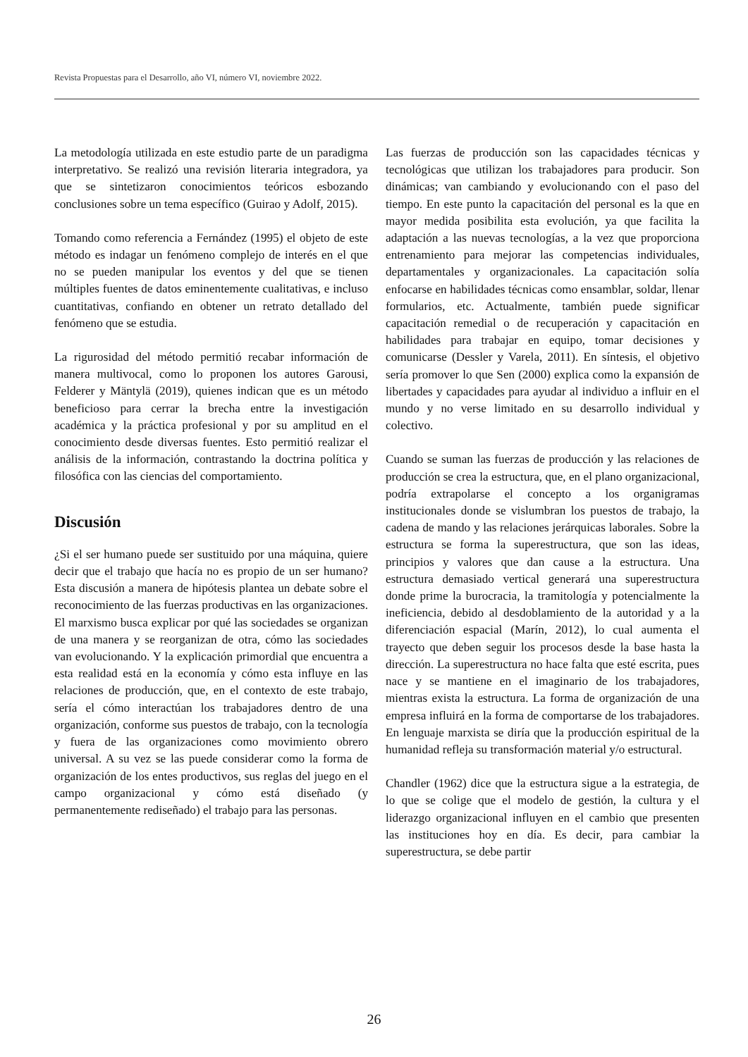Revista Propuestas para el Desarrollo, año VI, número VI, noviembre 2022.
La metodología utilizada en este estudio parte de un paradigma interpretativo. Se realizó una revisión literaria integradora, ya que se sintetizaron conocimientos teóricos esbozando conclusiones sobre un tema específico (Guirao y Adolf, 2015).
Tomando como referencia a Fernández (1995) el objeto de este método es indagar un fenómeno complejo de interés en el que no se pueden manipular los eventos y del que se tienen múltiples fuentes de datos eminentemente cualitativas, e incluso cuantitativas, confiando en obtener un retrato detallado del fenómeno que se estudia.
La rigurosidad del método permitió recabar información de manera multivocal, como lo proponen los autores Garousi, Felderer y Mäntylä (2019), quienes indican que es un método beneficioso para cerrar la brecha entre la investigación académica y la práctica profesional y por su amplitud en el conocimiento desde diversas fuentes. Esto permitió realizar el análisis de la información, contrastando la doctrina política y filosófica con las ciencias del comportamiento.
Discusión
¿Si el ser humano puede ser sustituido por una máquina, quiere decir que el trabajo que hacía no es propio de un ser humano? Esta discusión a manera de hipótesis plantea un debate sobre el reconocimiento de las fuerzas productivas en las organizaciones. El marxismo busca explicar por qué las sociedades se organizan de una manera y se reorganizan de otra, cómo las sociedades van evolucionando. Y la explicación primordial que encuentra a esta realidad está en la economía y cómo esta influye en las relaciones de producción, que, en el contexto de este trabajo, sería el cómo interactúan los trabajadores dentro de una organización, conforme sus puestos de trabajo, con la tecnología y fuera de las organizaciones como movimiento obrero universal. A su vez se las puede considerar como la forma de organización de los entes productivos, sus reglas del juego en el campo organizacional y cómo está diseñado (y permanentemente rediseñado) el trabajo para las personas.
Las fuerzas de producción son las capacidades técnicas y tecnológicas que utilizan los trabajadores para producir. Son dinámicas; van cambiando y evolucionando con el paso del tiempo. En este punto la capacitación del personal es la que en mayor medida posibilita esta evolución, ya que facilita la adaptación a las nuevas tecnologías, a la vez que proporciona entrenamiento para mejorar las competencias individuales, departamentales y organizacionales. La capacitación solía enfocarse en habilidades técnicas como ensamblar, soldar, llenar formularios, etc. Actualmente, también puede significar capacitación remedial o de recuperación y capacitación en habilidades para trabajar en equipo, tomar decisiones y comunicarse (Dessler y Varela, 2011). En síntesis, el objetivo sería promover lo que Sen (2000) explica como la expansión de libertades y capacidades para ayudar al individuo a influir en el mundo y no verse limitado en su desarrollo individual y colectivo.
Cuando se suman las fuerzas de producción y las relaciones de producción se crea la estructura, que, en el plano organizacional, podría extrapolarse el concepto a los organigramas institucionales donde se vislumbran los puestos de trabajo, la cadena de mando y las relaciones jerárquicas laborales. Sobre la estructura se forma la superestructura, que son las ideas, principios y valores que dan cause a la estructura. Una estructura demasiado vertical generará una superestructura donde prime la burocracia, la tramitología y potencialmente la ineficiencia, debido al desdoblamiento de la autoridad y a la diferenciación espacial (Marín, 2012), lo cual aumenta el trayecto que deben seguir los procesos desde la base hasta la dirección. La superestructura no hace falta que esté escrita, pues nace y se mantiene en el imaginario de los trabajadores, mientras exista la estructura. La forma de organización de una empresa influirá en la forma de comportarse de los trabajadores. En lenguaje marxista se diría que la producción espiritual de la humanidad refleja su transformación material y/o estructural.
Chandler (1962) dice que la estructura sigue a la estrategia, de lo que se colige que el modelo de gestión, la cultura y el liderazgo organizacional influyen en el cambio que presenten las instituciones hoy en día. Es decir, para cambiar la superestructura, se debe partir
26